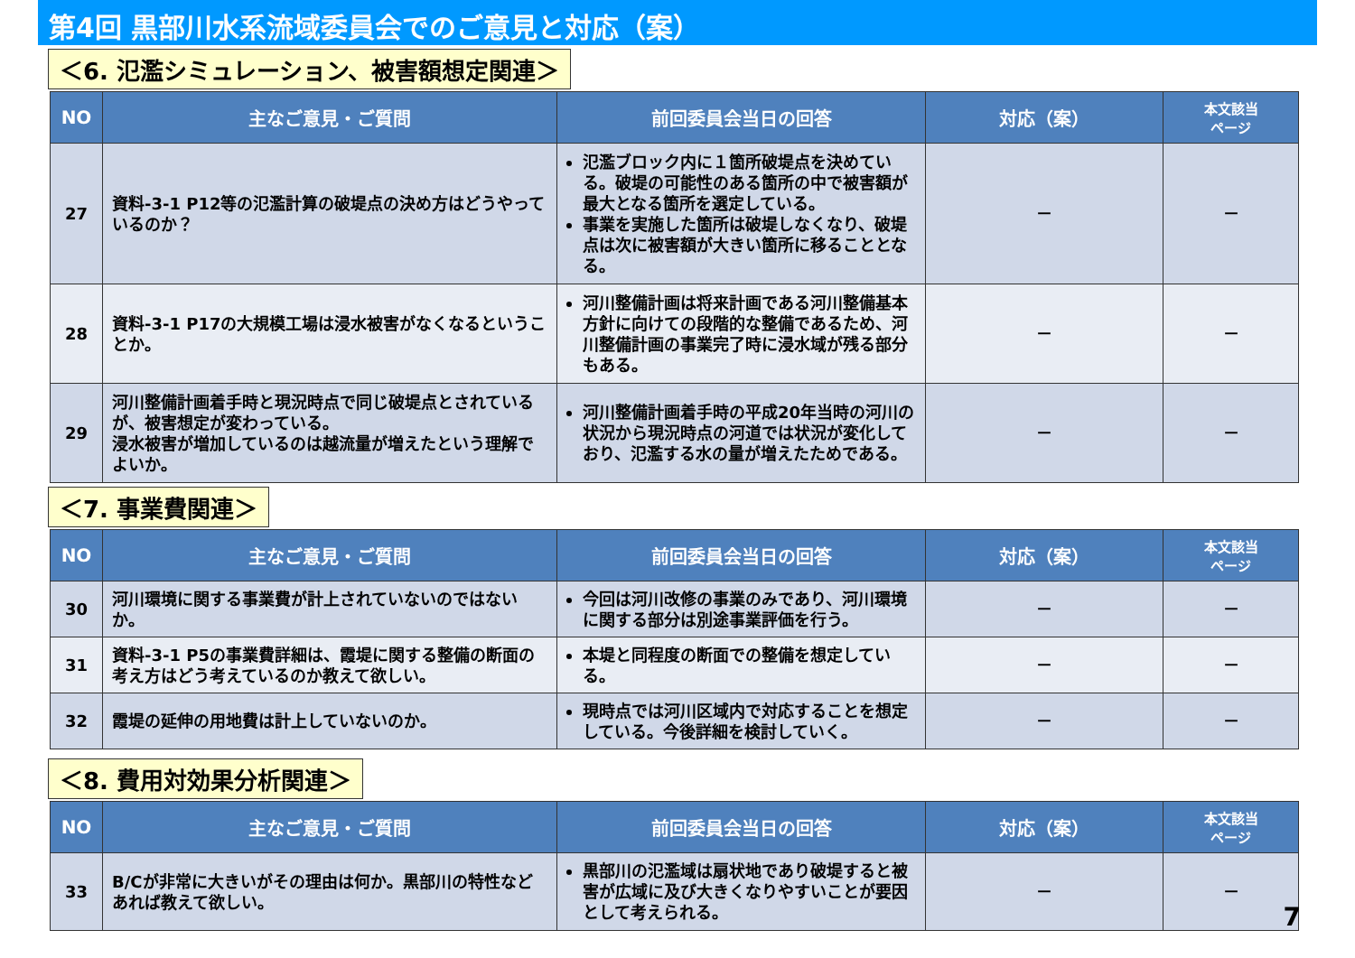第4回 黒部川水系流域委員会でのご意見と対応（案）
＜6. 氾濫シミュレーション、被害額想定関連＞
| NO | 主なご意見・ご質問 | 前回委員会当日の回答 | 対応（案） | 本文該当 ページ |
| --- | --- | --- | --- | --- |
| 27 | 資料-3-1 P12等の氾濫計算の破堤点の決め方はどうやっているのか？ | 氾濫ブロック内に１箇所破堤点を決めている。破堤の可能性のある箇所の中で被害額が最大となる箇所を選定している。 事業を実施した箇所は破堤しなくなり、破堤点は次に被害額が大きい箇所に移ることとなる。 | － | － |
| 28 | 資料-3-1 P17の大規模工場は浸水被害がなくなるということか。 | 河川整備計画は将来計画である河川整備基本方針に向けての段階的な整備であるため、河川整備計画の事業完了時に浸水域が残る部分もある。 | － | － |
| 29 | 河川整備計画着手時と現況時点で同じ破堤点とされているが、被害想定が変わっている。 浸水被害が増加しているのは越流量が増えたという理解でよいか。 | 河川整備計画着手時の平成20年当時の河川の状況から現況時点の河道では状況が変化しており、氾濫する水の量が増えたためである。 | － | － |
＜7. 事業費関連＞
| NO | 主なご意見・ご質問 | 前回委員会当日の回答 | 対応（案） | 本文該当 ページ |
| --- | --- | --- | --- | --- |
| 30 | 河川環境に関する事業費が計上されていないのではないか。 | 今回は河川改修の事業のみであり、河川環境に関する部分は別途事業評価を行う。 | － | － |
| 31 | 資料-3-1 P5の事業費詳細は、霞堤に関する整備の断面の考え方はどう考えているのか教えて欲しい。 | 本堤と同程度の断面での整備を想定している。 | － | － |
| 32 | 霞堤の延伸の用地費は計上していないのか。 | 現時点では河川区域内で対応することを想定している。今後詳細を検討していく。 | － | － |
＜8. 費用対効果分析関連＞
| NO | 主なご意見・ご質問 | 前回委員会当日の回答 | 対応（案） | 本文該当 ページ |
| --- | --- | --- | --- | --- |
| 33 | B/Cが非常に大きいがその理由は何か。黒部川の特性などあれば教えて欲しい。 | 黒部川の氾濫域は扇状地であり破堤すると被害が広域に及び大きくなりやすいことが要因として考えられる。 | － | － |
7